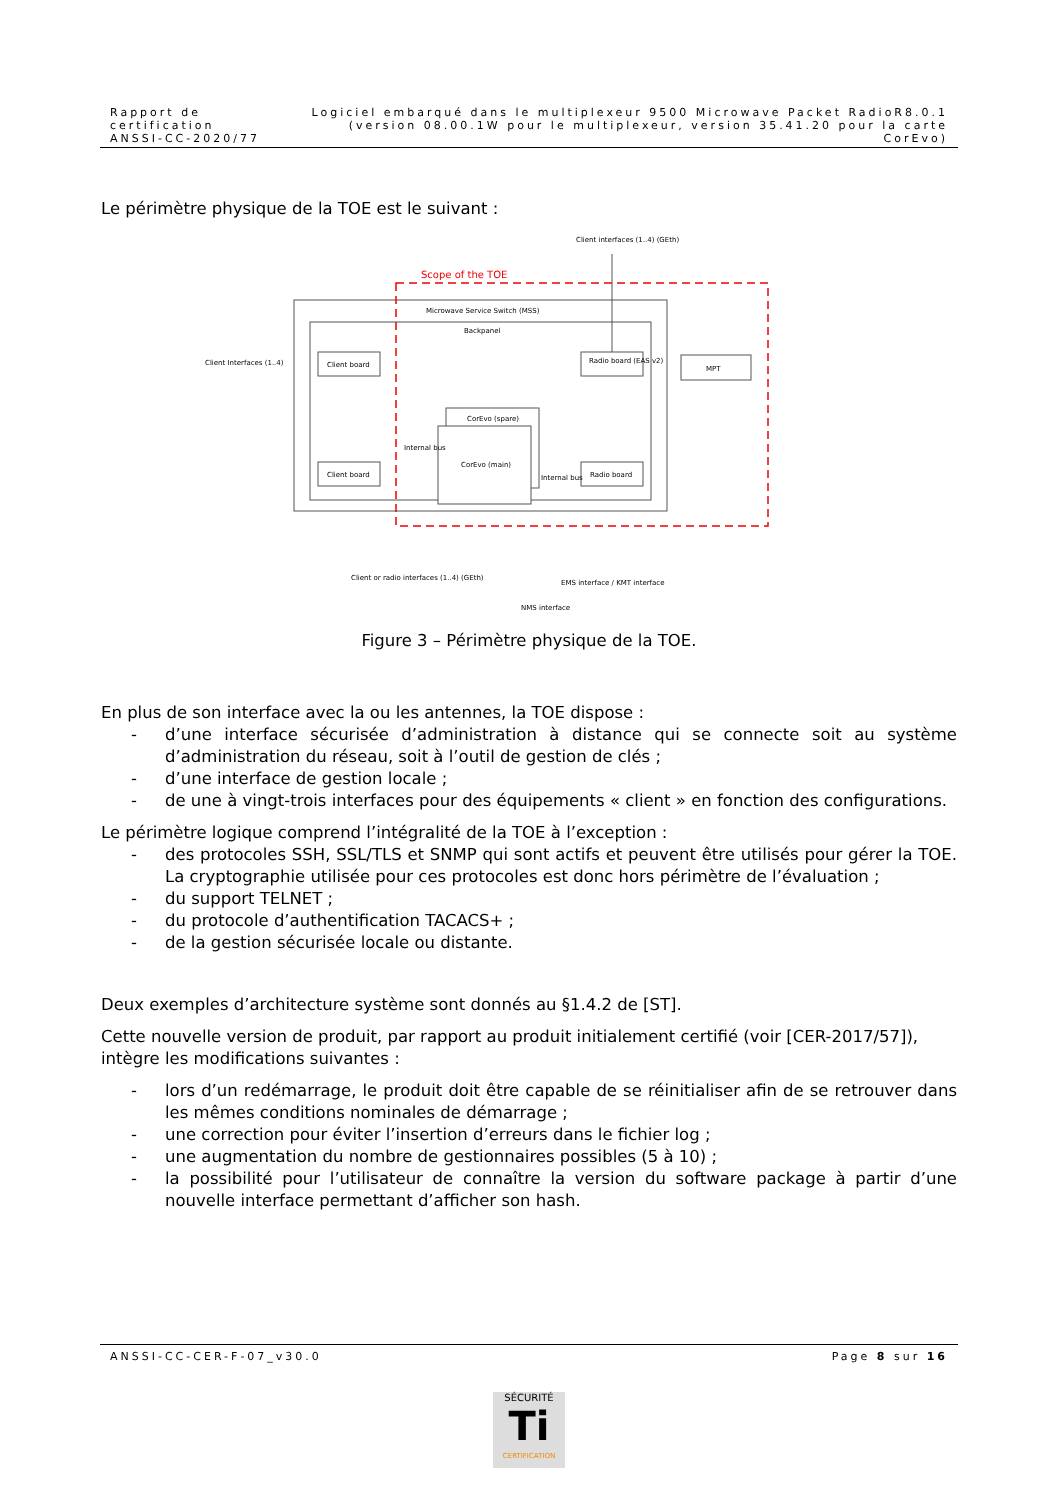Rapport de certification
ANSSI-CC-2020/77
Logiciel embarqué dans le multiplexeur 9500 Microwave Packet RadioR8.0.1
(version 08.00.1W pour le multiplexeur, version 35.41.20 pour la carte CorEvo)
Le périmètre physique de la TOE est le suivant :
Scope of the TOE
Microwave Service Switch (MSS)
Backpanel
Client interfaces (1..4) (GEth)
Client board
Client board
Client Interfaces (1..4)
Radio board (EAS v2)
Radio board
MPT
CorEvo (spare)
CorEvo (main)
Internal bus
Internal bus
Client or radio interfaces (1..4) (GEth)
NMS interface
EMS interface / KMT interface
Figure 3 – Périmètre physique de la TOE.
En plus de son interface avec la ou les antennes, la TOE dispose :
- d’une interface sécurisée d’administration à distance qui se connecte soit au système d’administration du réseau, soit à l’outil de gestion de clés ;
- d’une interface de gestion locale ;
- de une à vingt-trois interfaces pour des équipements « client » en fonction des configurations.
Le périmètre logique comprend l’intégralité de la TOE à l’exception :
- des protocoles SSH, SSL/TLS et SNMP qui sont actifs et peuvent être utilisés pour gérer la TOE. La cryptographie utilisée pour ces protocoles est donc hors périmètre de l’évaluation ;
- du support TELNET ;
- du protocole d’authentification TACACS+ ;
- de la gestion sécurisée locale ou distante.
Deux exemples d’architecture système sont donnés au §1.4.2 de [ST].
Cette nouvelle version de produit, par rapport au produit initialement certifié (voir [CER-2017/57]), intègre les modifications suivantes :
- lors d’un redémarrage, le produit doit être capable de se réinitialiser afin de se retrouver dans les mêmes conditions nominales de démarrage ;
- une correction pour éviter l’insertion d’erreurs dans le fichier log ;
- une augmentation du nombre de gestionnaires possibles (5 à 10) ;
- la possibilité pour l’utilisateur de connaître la version du software package à partir d’une nouvelle interface permettant d’afficher son hash.
ANSSI-CC-CER-F-07_v30.0 Page 8 sur 16
SÉCURITÉ
Ti
CERTIFICATION